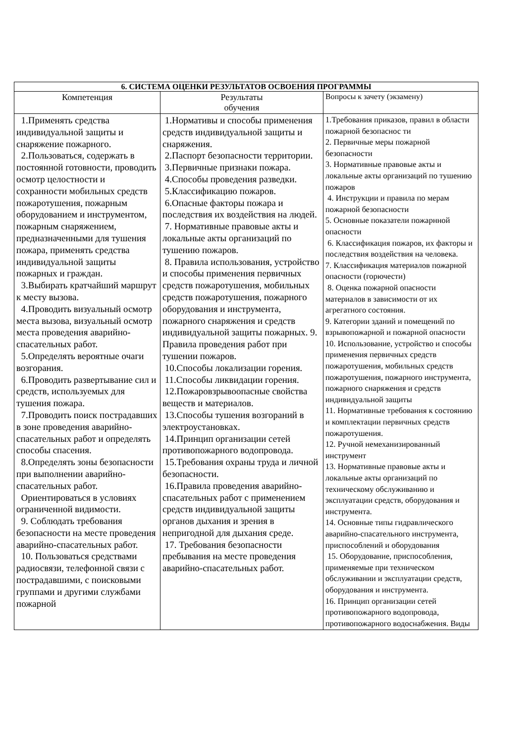| 6. СИСТЕМА ОЦЕНКИ РЕЗУЛЬТАТОВ ОСВОЕНИЯ ПРОГРАММЫ | | |
| --- | --- | --- |
| Компетенция | Результаты обучения | Вопросы к зачету (экзамену) |
| 1.Применять средства индивидуальной защиты и снаряжение пожарного. 2.Пользоваться, содержать в постоянной готовности, проводить осмотр целостности и сохранности мобильных средств пожаротушения, пожарным оборудованием и инструментом, пожарным снаряжением, предназначенными для тушения пожара, применять средства индивидуальной защиты пожарных и граждан. 3.Выбирать кратчайший маршрут к месту вызова. 4.Проводить визуальный осмотр места вызова, визуальный осмотр места проведения аварийно-спасательных работ. 5.Определять вероятные очаги возгорания. 6.Проводить развертывание сил и средств, используемых для тушения пожара. 7.Проводить поиск пострадавших в зоне проведения аварийно-спасательных работ и определять способы спасения. 8.Определять зоны безопасности при выполнении аварийно-спасательных работ. Ориентироваться в условиях ограниченной видимости. 9. Соблюдать требования безопасности на месте проведения аварийно-спасательных работ. 10. Пользоваться средствами радиосвязи, телефонной связи с пострадавшими, с поисковыми группами и другими службами пожарной | 1.Нормативы и способы применения средств индивидуальной защиты и снаряжения. 2.Паспорт безопасности территории. 3.Первичные признаки пожара. 4.Способы проведения разведки. 5.Классификацию пожаров. 6.Опасные факторы пожара и последствия их воздействия на людей. 7. Нормативные правовые акты и локальные акты организаций по тушению пожаров. 8. Правила использования, устройство и способы применения первичных средств пожаротушения, мобильных средств пожаротушения, пожарного оборудования и инструмента, пожарного снаряжения и средств индивидуальной защиты пожарных. 9. Правила проведения работ при тушении пожаров. 10.Способы локализации горения. 11.Способы ликвидации горения. 12.Пожаровзрывоопасные свойства веществ и материалов. 13.Способы тушения возгораний в электроустановках. 14.Принцип организации сетей противопожарного водопровода. 15.Требования охраны труда и личной безопасности. 16.Правила проведения аварийно-спасательных работ с применением средств индивидуальной защиты органов дыхания и зрения в непригодной для дыхания среде. 17. Требования безопасности пребывания на месте проведения аварийно-спасательных работ. | 1.Требования приказов, правил в области пожарной безопаснос ти 2. Первичные меры пожарной безопасности 3. Нормативные правовые акты и локальные акты организаций по тушению пожаров 4. Инструкции и правила по мерам пожарной безопасности 5. Основные показатели пожарнной опасности 6. Классификация пожаров, их факторы и последствия воздействия на человека. 7. Классификация материалов пожарной опасности (горючести) 8. Оценка пожарной опасности материалов в зависимости от их агрегатного состояния. 9. Категории зданий и помещений по взрывопожарной и пожарной опасности 10. Использование, устройство и способы применения первичных средств пожаротушения, мобильных средств пожаротушения, пожарного инструмента, пожарного снаряжения и средств индивидуальной защиты 11. Нормативные требования к состоянию и комплектации первичных средств пожаротушения. 12. Ручной немеханизированный инструмент 13. Нормативные правовые акты и локальные акты организаций по техническому обслуживанию и эксплуатации средств, оборудования и инструмента. 14. Основные типы гидравлического аварийно-спасательного инструмента, приспособлений и оборудования 15. Оборудование, приспособления, применяемые при техническом обслуживании и эксплуатации средств, оборудования и инструмента. 16. Принцип организации сетей противопожарного водопровода, противопожарного водоснабжения. Виды |